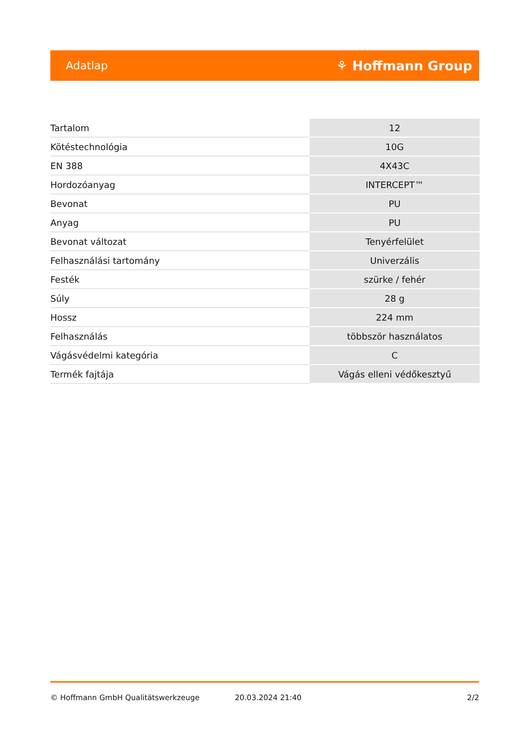Adatlap ⚘ Hoffmann Group
| Tartalom | 12 |
| Kötéstechnológia | 10G |
| EN 388 | 4X43C |
| Hordozóanyag | INTERCEPT™ |
| Bevonat | PU |
| Anyag | PU |
| Bevonat változat | Tenyérfelület |
| Felhasználási tartomány | Univerzális |
| Festék | szürke / fehér |
| Súly | 28 g |
| Hossz | 224 mm |
| Felhasználás | többször használatos |
| Vágásvédelmi kategória | C |
| Termék fajtája | Vágás elleni védőkesztyű |
© Hoffmann GmbH Qualitätswerkzeuge 20.03.2024 21:40 2/2